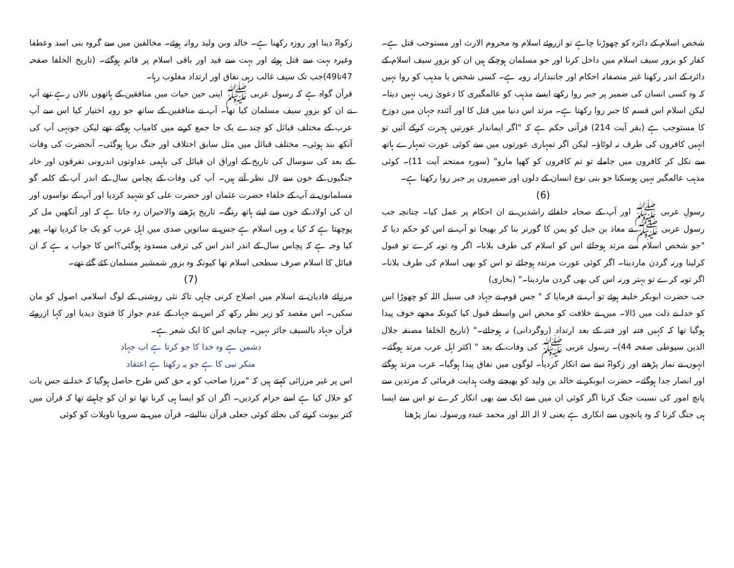شخص اسلام کے دائرہ کو چھوڑنا چاہے تو ازروئے اسلام وہ محروم الارث اور مستوجب قتل ہے۔ کفار کو بزور سیف اسلام میں داخل کرنا اور جو مسلمان ہوچکے ہیں ان کو بزورِ سیف اسلام کے دائرہ کے اندر رکھنا غیر منصفانہ احکام اور جانبدارانہ رویہ ہے۔ کسی شخص یا مذہب کو روا نہیں کہ وہ کسی انسان کی ضمیر پر جبر روا رکھے ایسے مذہب کو عالمگیری کا دعویٰ زیب نہیں دیتا۔ لیکن اسلام اس قسم کا جبر روا رکھتا ہے۔ مرتد اس دنیا میں قتل کا اور آئندہ جہان میں دوزخ کا مستوجب ہے (بقر آیت 214) قرآنی حکم ہے کہ "اگر ایماندار عورتیں ہجرت کرکے آئیں تو انہیں کافروں کی طرف نہ لوٹاؤ۔ لیکن اگر تمہاری عورتوں میں سے کوئی عورت تمہارے ہاتھ سے نکل کر کافروں میں جاملے تو تم کافروں کو کھپا مارو" (سورہ ممتحنہ آیت 11)۔ کوئی مذہب عالمگیر نہیں ہوسکتا جو بنی نوع انسان کے دلوں اور ضمیروں پر جبر روا رکھتا ہے۔
(6)
رسولِ عربی ﷺ اور آپ کے صحابہ خلفائے راشدین نے ان احکام پر عمل کیا۔ چنانچہ جب رسول عربی ﷺ نے معاذ بن جبل کو یمن کا گورنر بنا کر بھیجا تو آپ نے اس کو حکم دیا کہ "جو شخص اسلام سے مرتد ہوجائے اس کو اسلام کی طرف بلانا۔ اگر وہ توبہ کرے تو قبول کرلینا ورنہ گردن ماردینا۔ اگر کوئی عورت مرتدہ ہوجائے تو اس کو بھی اسلام کی طرف بلانا۔ اگر توبہ کرے تو بہتر ورنہ اس کی بھی گردن ماردینا۔" (بخاری)
جب حضرت ابوبکر خلیفہ ہوئے تو آپ نے فرمایا کہ " جس قوم نے جہاد فی سبیل اللہ کو چھوڑا اس کو خدا نے ذلت میں ڈالا۔ میں نے خلافت کو محض اس واسطے قبول کیا کیونکہ مجھے خوف پیدا ہوگیا تھا کہ کہیں فتنہ اور فتنہ کے بعد ارتداد (روگردانی) نہ ہوجائے۔" (تاریخ الخلفا مصنفہ جلال الدین سیوطی صفحہ 44)۔ رسول عربی ﷺ کی وفات کے بعد " اکثر اہل عرب مرتد ہوگئے۔ انہوں نے نماز پڑھنے اور زکواۃ دینے سے انکار کردیا۔ لوگوں میں نفاق پیدا ہوگیا۔ عرب مرتد ہوگئے اور انصار جدا ہوگئے۔ حضرت ابوبکر نے خالد بن ولید کو بھیجتے وقت ہدایت فرمائی کہ مرتدین سے پانچ امور کی نسبت جنگ کرنا اگر کوئی ان میں سے ایک سے بھی انکار کرے تو اس سے ایسا ہی جنگ کرنا کہ وہ پانچوں سے انکاری ہے یعنی لا الہ اللہ اور محمد عبدہ ورسولہ، نماز پڑھنا
زکواۃ دینا اور روزہ رکھنا ہے۔ خالد وبن ولید روانہ ہوئے۔ مخالفین میں سے گروہ بنی اسد وعطفا وغیرہ بہت سے قتل ہوئے اور بہت سے قید اور باقی اسلام پر قائم ہوگئے۔ (تاریخ الخلفا صفحہ 47تا49)جب تک سیف غالب رہی نفاق اور ارتداد مغلوب رہا۔
قرآن گواہ ہے کہ رسول عربی ﷺ اپنی حین حیات میں منافقین کے ہاتھوں نالاں رہے تھے آپ نے ان کو بزورِ سیف مسلمان کیا تھا۔ آپ نے منافقین کے ساتھ جو رویہ اختیار کیا اس سے آپ عرب کے مختلف قبائل کو چندے یک جا جمع کرنے میں کامیاب ہوگئے تھے لیکن جونہی آپ کی آنکھ بند ہوئی۔ مختلف قبائل میں مثل سابق اختلاف اور جنگ برپا ہوگئی۔ آنحضرت کی وفات کے بعد کی سوسال کی تاریخ کے اوراق ان قبائل کی باہمی عداوتوں اندرونی تفرقوں اور خانہ جنگیوں کے خون سے لال نظر آتے ہیں۔ آپ کی وفات کے پچاس سال کے اندر آپ کے کلمہ گو مسلمانوں نے آپ کے خلفاء حضرت عثمان اور حضرت علی کو شہید کردیا اور آپ کے نواسوں اور ان کی اولاد کے خون سے اپنے ہاتھ رنگے۔ تاریخ پڑھنے والاحیران رہ جاتا ہے کہ اور آنکھیں مل کر پوچھتا ہے کہ کیا یہ وہی اسلام ہے جس نے ساتویں صدی میں اہل عرب کو یک جا کردیا تھا۔ پھر کیا وجہ ہے کہ پچاس سال کے اندر اندر اس کی ترقی مسدود ہوگئی؟اس کا جواب یہ ہے کہ ان قبائل کا اسلام صرف سطحی اسلام تھا کیونکہ وہ بزورِ شمشیر مسلمان کئے گئے تھے۔
(7)
مرزائے قادیان نے اسلام میں اصلاح کرنی چاہی تاکہ نئی روشنی کے لوگ اسلامی اصول کو مان سکیں۔ اس مقصد کو زیر نظر رکھ کر اس نے جہاد کے عدم جواز کا فتویٰ دیدیا اور کہا ازروئے قرآن جہاد بالسیف جائز نہیں۔ چنانچہ اس کا ایک شعر ہے۔
دشمن ہے وہ خدا کا جو کرتا ہے اب جہاد
منکر نبی کا ہے جو یہ رکھتا ہے اعتقاد
اس پر غیر مرزائی کہتے ہیں کہ "مرزا صاحب کو یہ حق کس طرح حاصل ہوگیا کہ خدا نے جس بات کو حلال کیا ہے اسے حرام کردیں۔ اگر ان کو ایسا ہی کرنا تھا تو ان کو چاہیئے تھا کہ قرآن میں کتر بیونت کرنے کی بجائے کوئی جعلی قرآن بنالیتے۔ قرآن میں بے سروپا تاویلات کو کوئی